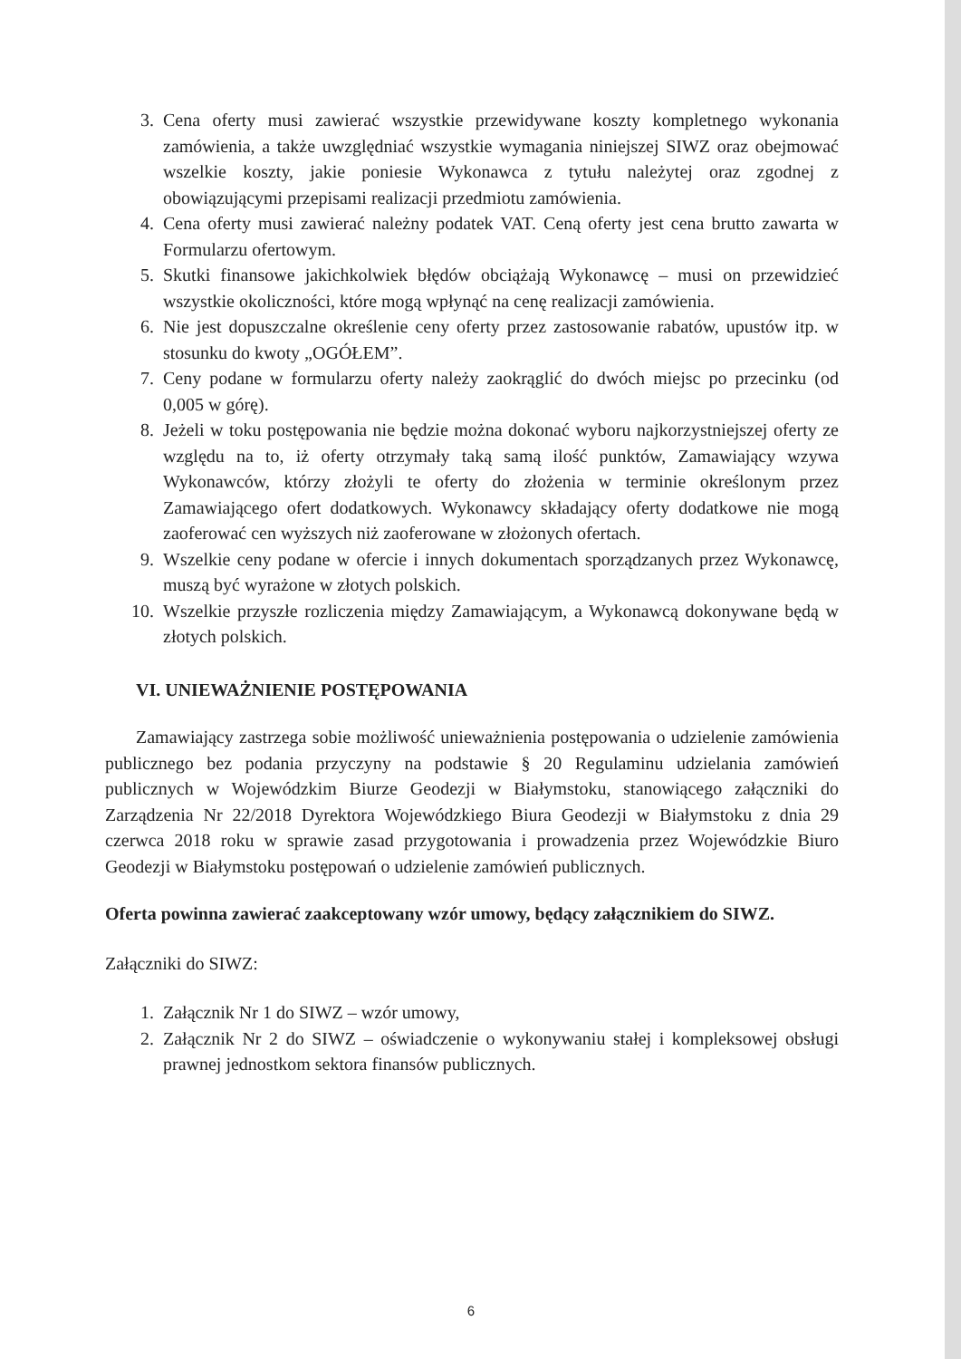3. Cena oferty musi zawierać wszystkie przewidywane koszty kompletnego wykonania zamówienia, a także uwzględniać wszystkie wymagania niniejszej SIWZ oraz obejmować wszelkie koszty, jakie poniesie Wykonawca z tytułu należytej oraz zgodnej z obowiązującymi przepisami realizacji przedmiotu zamówienia.
4. Cena oferty musi zawierać należny podatek VAT. Ceną oferty jest cena brutto zawarta w Formularzu ofertowym.
5. Skutki finansowe jakichkolwiek błędów obciążają Wykonawcę – musi on przewidzieć wszystkie okoliczności, które mogą wpłynąć na cenę realizacji zamówienia.
6. Nie jest dopuszczalne określenie ceny oferty przez zastosowanie rabatów, upustów itp. w stosunku do kwoty „OGÓŁEM”.
7. Ceny podane w formularzu oferty należy zaokrąglić do dwóch miejsc po przecinku (od 0,005 w górę).
8. Jeżeli w toku postępowania nie będzie można dokonać wyboru najkorzystniejszej oferty ze względu na to, iż oferty otrzymały taką samą ilość punktów, Zamawiający wzywa Wykonawców, którzy złożyli te oferty do złożenia w terminie określonym przez Zamawiającego ofert dodatkowych. Wykonawcy składający oferty dodatkowe nie mogą zaoferować cen wyższych niż zaoferowane w złożonych ofertach.
9. Wszelkie ceny podane w ofercie i innych dokumentach sporządzanych przez Wykonawcę, muszą być wyrażone w złotych polskich.
10. Wszelkie przyszłe rozliczenia między Zamawiającym, a Wykonawcą dokonywane będą w złotych polskich.
VI. UNIEWAŻNIENIE POSTĘPOWANIA
Zamawiający zastrzega sobie możliwość unieważnienia postępowania o udzielenie zamówienia publicznego bez podania przyczyny na podstawie § 20 Regulaminu udzielania zamówień publicznych w Wojewódzkim Biurze Geodezji w Białymstoku, stanowiącego załączniki do Zarządzenia Nr 22/2018 Dyrektora Wojewódzkiego Biura Geodezji w Białymstoku z dnia 29 czerwca 2018 roku w sprawie zasad przygotowania i prowadzenia przez Wojewódzkie Biuro Geodezji w Białymstoku postępowań o udzielenie zamówień publicznych.
Oferta powinna zawierać zaakceptowany wzór umowy, będący załącznikiem do SIWZ.
Załączniki do SIWZ:
1. Załącznik Nr 1 do SIWZ – wzór umowy,
2. Załącznik Nr 2 do SIWZ – oświadczenie o wykonywaniu stałej i kompleksowej obsługi prawnej jednostkom sektora finansów publicznych.
6